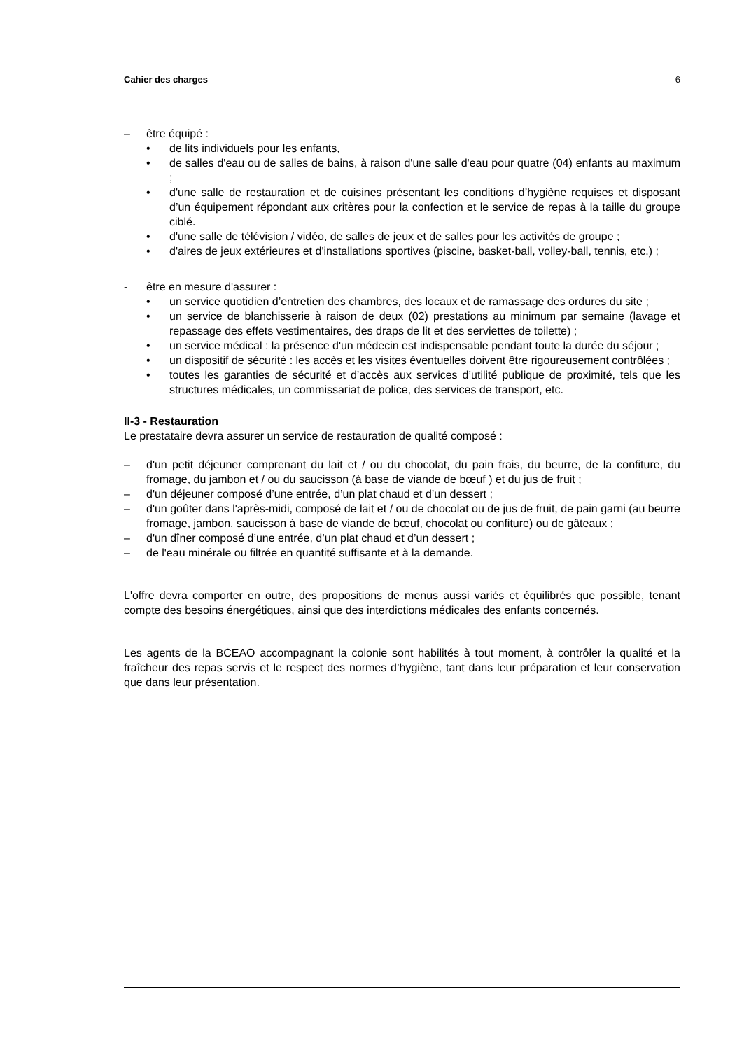Cahier des charges 6
– être équipé :
• de lits individuels pour les enfants,
• de salles d'eau ou de salles de bains, à raison d'une salle d'eau pour quatre (04) enfants au maximum ;
• d'une salle de restauration et de cuisines présentant les conditions d’hygiène requises et disposant d’un équipement répondant aux critères pour la confection et le service de repas à la taille du groupe ciblé.
• d'une salle de télévision / vidéo, de salles de jeux et de salles pour les activités de groupe ;
• d'aires de jeux extérieures et d'installations sportives (piscine, basket-ball, volley-ball, tennis, etc.) ;
- être en mesure d'assurer :
• un service quotidien d’entretien des chambres, des locaux et de ramassage des ordures du site ;
• un service de blanchisserie à raison de deux (02) prestations au minimum par semaine (lavage et repassage des effets vestimentaires, des draps de lit et des serviettes de toilette) ;
• un service médical : la présence d'un médecin est indispensable pendant toute la durée du séjour ;
• un dispositif de sécurité : les accès et les visites éventuelles doivent être rigoureusement contrôlées ;
• toutes les garanties de sécurité et d’accès aux services d’utilité publique de proximité, tels que les structures médicales, un commissariat de police, des services de transport, etc.
II-3 - Restauration
Le prestataire devra assurer un service de restauration de qualité composé :
– d'un petit déjeuner comprenant du lait et / ou du chocolat, du pain frais, du beurre, de la confiture, du fromage, du jambon et / ou du saucisson (à base de viande de bœuf ) et du jus de fruit ;
– d'un déjeuner composé d’une entrée, d’un plat chaud et d’un dessert ;
– d'un goûter dans l'après-midi, composé de lait et / ou de chocolat ou de jus de fruit, de pain garni (au beurre fromage, jambon, saucisson à base de viande de bœuf, chocolat ou confiture) ou de gâteaux ;
– d'un dîner composé d’une entrée, d’un plat chaud et d’un dessert ;
– de l'eau minérale ou filtrée en quantité suffisante et à la demande.
L'offre devra comporter en outre, des propositions de menus aussi variés et équilibrés que possible, tenant compte des besoins énergétiques, ainsi que des interdictions médicales des enfants concernés.
Les agents de la BCEAO accompagnant la colonie sont habilités à tout moment, à contrôler la qualité et la fraîcheur des repas servis et le respect des normes d’hygiène, tant dans leur préparation et leur conservation que dans leur présentation.